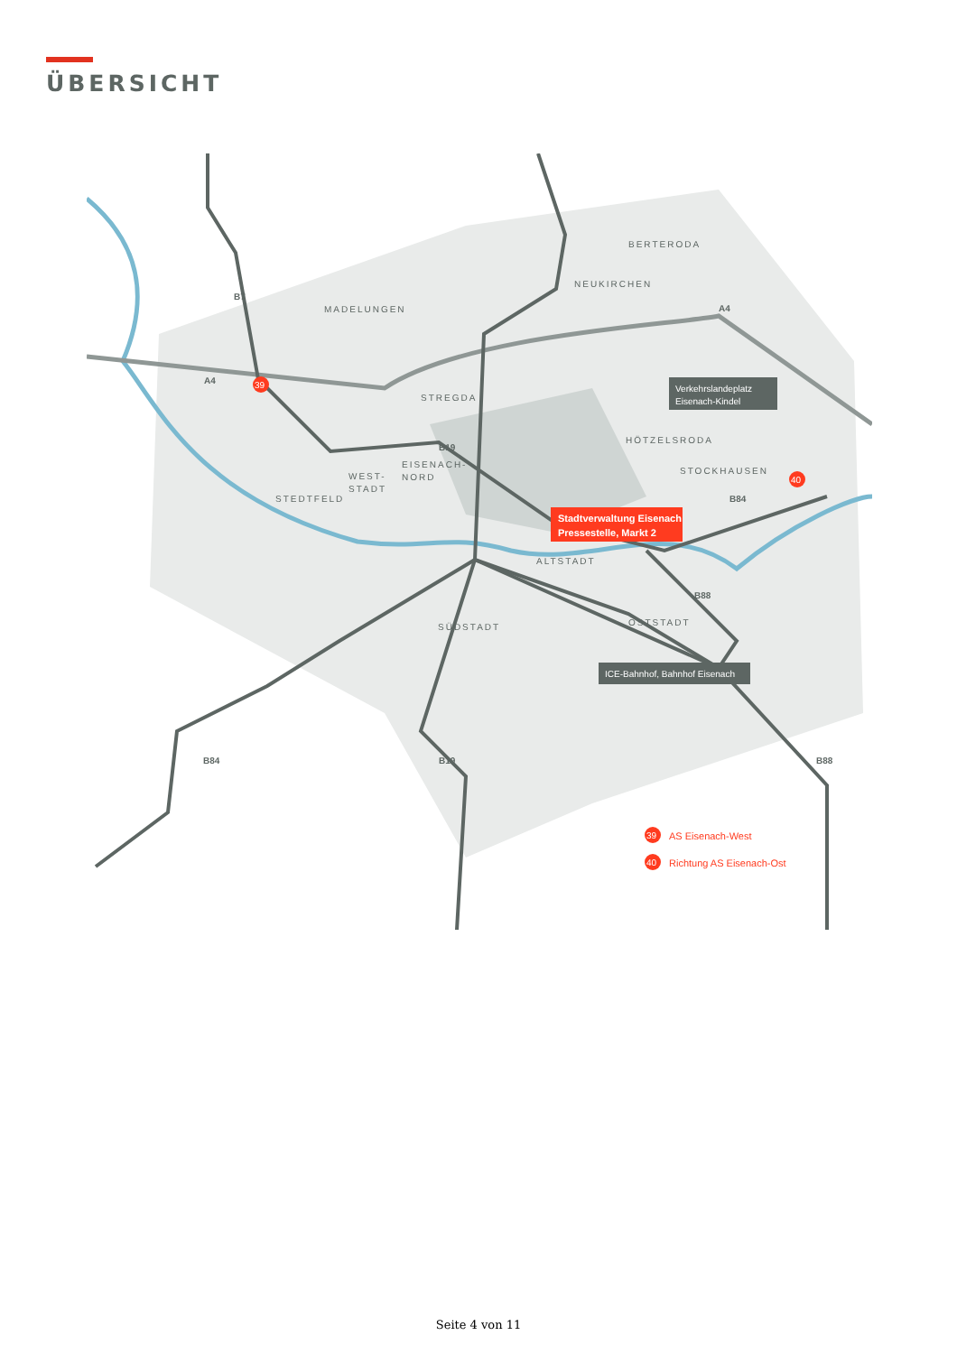ÜBERSICHT
Stadtverwaltung Eisenach
Pressestelle, Markt 2
Verkehrslandeplatz
Eisenach-Kindel
ICE-Bahnhof, Bahnhof Eisenach
BERTERODA
NEUKIRCHEN
MADELUNGEN
STREGDA
HÖTZELSRODA
STOCKHAUSEN
EISENACH-
NORD
WEST-
STADT
STEDTFELD
ALTSTADT
SÜDSTADT
OSTSTADT
B7
A4
A4
B19
B84
B88
B84
B19
B88
39
40
39
AS Eisenach-West
40
Richtung AS Eisenach-Ost
Seite 4 von 11